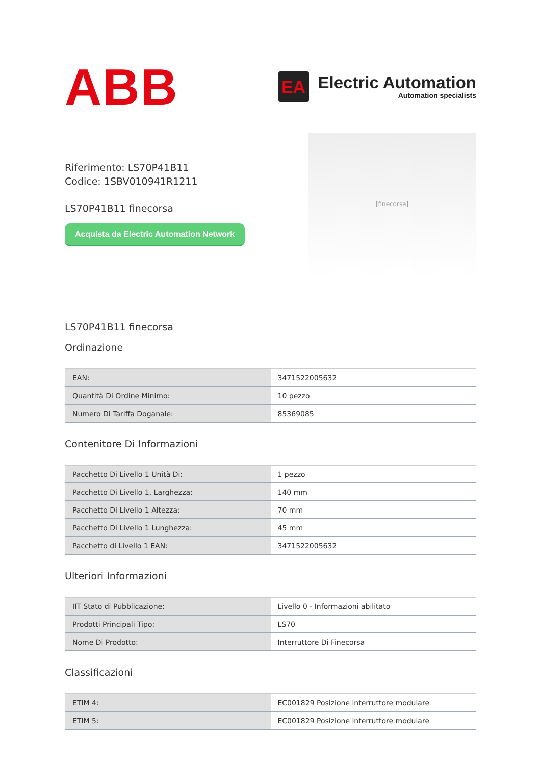ABB
EA
Electric Automation
Automation specialists
Riferimento: LS70P41B11
Codice: 1SBV010941R1211
LS70P41B11 finecorsa
Acquista da Electric Automation Network
[finecorsa]
LS70P41B11 finecorsa
Ordinazione
| EAN: | 3471522005632 |
| Quantità Di Ordine Minimo: | 10 pezzo |
| Numero Di Tariffa Doganale: | 85369085 |
Contenitore Di Informazioni
| Pacchetto Di Livello 1 Unità Di: | 1 pezzo |
| Pacchetto Di Livello 1, Larghezza: | 140 mm |
| Pacchetto Di Livello 1 Altezza: | 70 mm |
| Pacchetto Di Livello 1 Lunghezza: | 45 mm |
| Pacchetto di Livello 1 EAN: | 3471522005632 |
Ulteriori Informazioni
| IIT Stato di Pubblicazione: | Livello 0 - Informazioni abilitato |
| Prodotti Principali Tipo: | LS70 |
| Nome Di Prodotto: | Interruttore Di Finecorsa |
Classificazioni
| ETIM 4: | EC001829 Posizione interruttore modulare |
| ETIM 5: | EC001829 Posizione interruttore modulare |